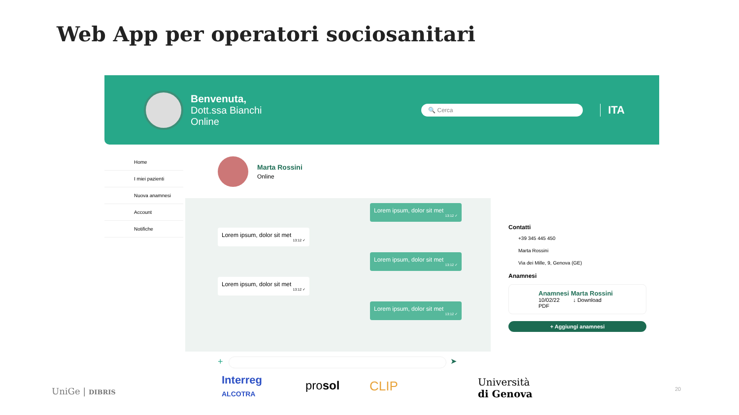Web App per operatori sociosanitari
Benvenuta,
Dott.ssa Bianchi
Online
🔍 Cerca
ITA
Home
I miei pazienti
Nuova anamnesi
Account
Notifiche
Marta Rossini
Online
Lorem ipsum, dolor sit met
13:12 ✓
Lorem ipsum, dolor sit met
13:12 ✓
Lorem ipsum, dolor sit met
13:12 ✓
Lorem ipsum, dolor sit met
13:12 ✓
Lorem ipsum, dolor sit met
13:12 ✓
Contatti
+39 345 445 450
Marta Rossini
Via dei Mille, 9, Genova (GE)
Anamnesi
Anamnesi Marta Rossini
10/02/22 ↓ Download
PDF
+ Aggiungi anamnesi
+ ➤
UniGe | DIBRIS
Interreg
ALCOTRA
prosol CLIP Università
di Genova 20